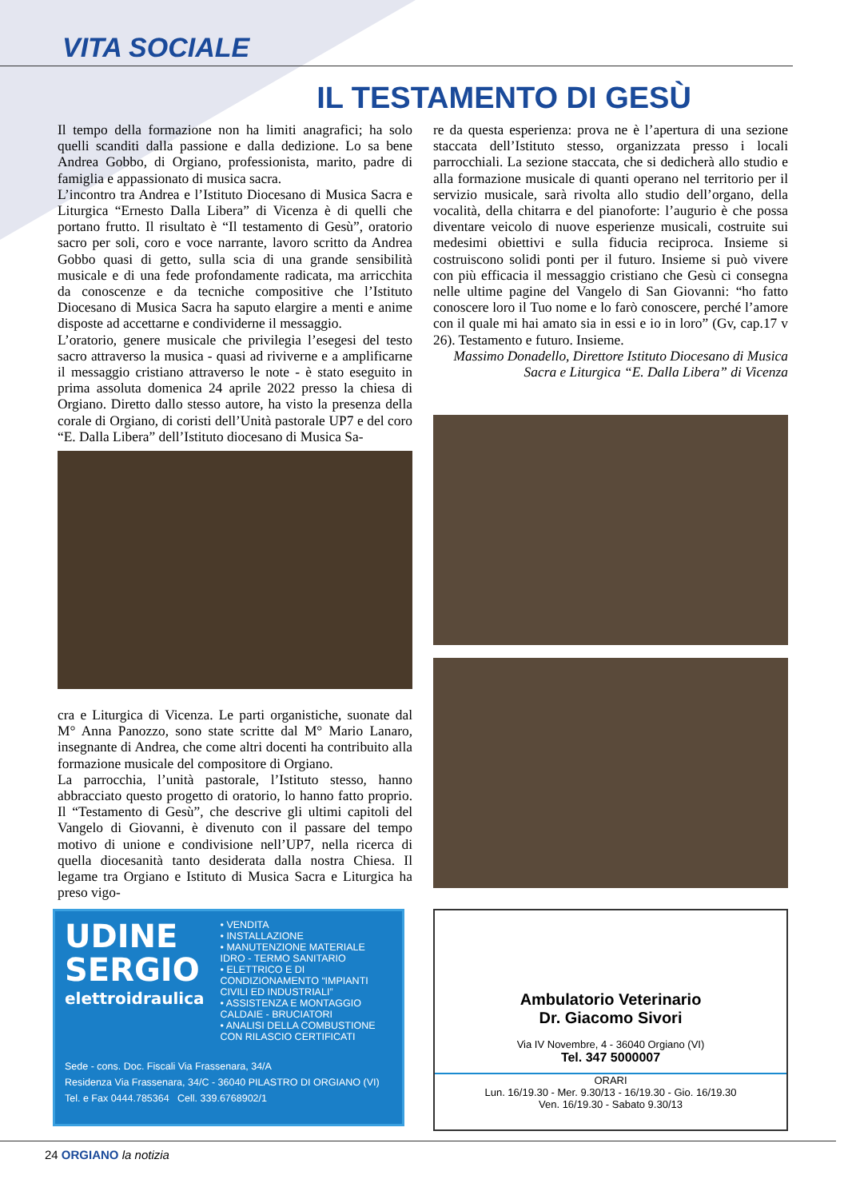VITA SOCIALE
IL TESTAMENTO DI GESÙ
Il tempo della formazione non ha limiti anagrafici; ha solo quelli scanditi dalla passione e dalla dedizione. Lo sa bene Andrea Gobbo, di Orgiano, professionista, marito, padre di famiglia e appassionato di musica sacra.
L’incontro tra Andrea e l’Istituto Diocesano di Musica Sacra e Liturgica “Ernesto Dalla Libera” di Vicenza è di quelli che portano frutto. Il risultato è “Il testamento di Gesù”, oratorio sacro per soli, coro e voce narrante, lavoro scritto da Andrea Gobbo quasi di getto, sulla scia di una grande sensibilità musicale e di una fede profondamente radicata, ma arricchita da conoscenze e da tecniche compositive che l’Istituto Diocesano di Musica Sacra ha saputo elargire a menti e anime disposte ad accettarne e condividerne il messaggio.
L’oratorio, genere musicale che privilegia l’esegesi del testo sacro attraverso la musica - quasi ad riviverne e a amplificarne il messaggio cristiano attraverso le note - è stato eseguito in prima assoluta domenica 24 aprile 2022 presso la chiesa di Orgiano. Diretto dallo stesso autore, ha visto la presenza della corale di Orgiano, di coristi dell’Unità pastorale UP7 e del coro “E. Dalla Libera” dell’Istituto diocesano di Musica Sa-
cra e Liturgica di Vicenza. Le parti organistiche, suonate dal M° Anna Panozzo, sono state scritte dal M° Mario Lanaro, insegnante di Andrea, che come altri docenti ha contribuito alla formazione musicale del compositore di Orgiano.
La parrocchia, l’unità pastorale, l’Istituto stesso, hanno abbracciato questo progetto di oratorio, lo hanno fatto proprio. Il “Testamento di Gesù”, che descrive gli ultimi capitoli del Vangelo di Giovanni, è divenuto con il passare del tempo motivo di unione e condivisione nell’UP7, nella ricerca di quella diocesanità tanto desiderata dalla nostra Chiesa. Il legame tra Orgiano e Istituto di Musica Sacra e Liturgica ha preso vigo-
re da questa esperienza: prova ne è l’apertura di una sezione staccata dell’Istituto stesso, organizzata presso i locali parrocchiali. La sezione staccata, che si dedicherà allo studio e alla formazione musicale di quanti operano nel territorio per il servizio musicale, sarà rivolta allo studio dell’organo, della vocalità, della chitarra e del pianoforte: l’augurio è che possa diventare veicolo di nuove esperienze musicali, costruite sui medesimi obiettivi e sulla fiducia reciproca. Insieme si costruiscono solidi ponti per il futuro. Insieme si può vivere con più efficacia il messaggio cristiano che Gesù ci consegna nelle ultime pagine del Vangelo di San Giovanni: “ho fatto conoscere loro il Tuo nome e lo farò conoscere, perché l’amore con il quale mi hai amato sia in essi e io in loro” (Gv, cap.17 v 26). Testamento e futuro. Insieme.
Massimo Donadello, Direttore Istituto Diocesano di Musica Sacra e Liturgica “E. Dalla Libera” di Vicenza
UDINE
SERGIO
elettroidraulica
• VENDITA
• INSTALLAZIONE
• MANUTENZIONE MATERIALE IDRO - TERMO SANITARIO
• ELETTRICO E DI CONDIZIONAMENTO “IMPIANTI CIVILI ED INDUSTRIALI”
• ASSISTENZA E MONTAGGIO CALDAIE - BRUCIATORI
• ANALISI DELLA COMBUSTIONE CON RILASCIO CERTIFICATI
Sede - cons. Doc. Fiscali Via Frassenara, 34/A
Residenza Via Frassenara, 34/C - 36040 PILASTRO DI ORGIANO (VI)
Tel. e Fax 0444.785364 Cell. 339.6768902/1
Ambulatorio Veterinario
Dr. Giacomo Sivori
Via IV Novembre, 4 - 36040 Orgiano (VI)
Tel. 347 5000007
ORARI
Lun. 16/19.30 - Mer. 9.30/13 - 16/19.30 - Gio. 16/19.30
Ven. 16/19.30 - Sabato 9.30/13
24 ORGIANO la notizia